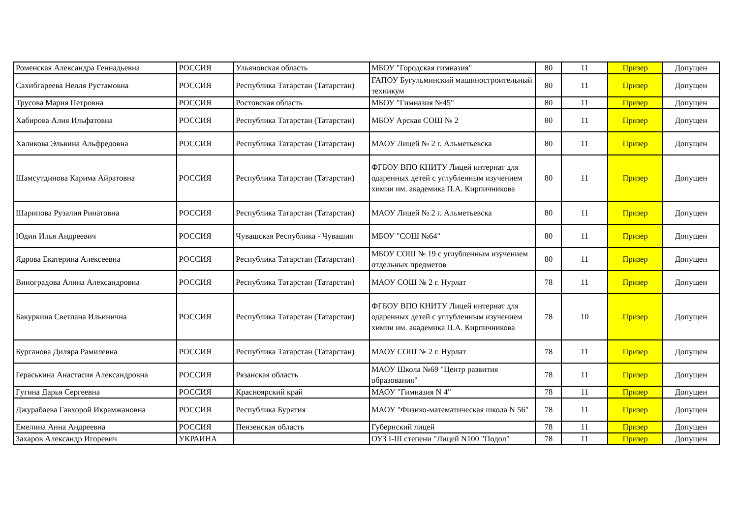| Роменская Александра Геннадьевна | РОССИЯ | Ульяновская область | МБОУ "Городская гимназия" | 80 | 11 | Призер | Допущен |
| Сахибгареева Нелля Рустамовна | РОССИЯ | Республика Татарстан (Татарстан) | ГАПОУ Бугульминский машиностроительный техникум | 80 | 11 | Призер | Допущен |
| Трусова Мария Петровна | РОССИЯ | Ростовская область | МБОУ "Гимназия №45" | 80 | 11 | Призер | Допущен |
| Хабирова Алия Ильфатовна | РОССИЯ | Республика Татарстан (Татарстан) | МБОУ Арская СОШ № 2 | 80 | 11 | Призер | Допущен |
| Халикова Эльвина Альфредовна | РОССИЯ | Республика Татарстан (Татарстан) | МАОУ Лицей № 2 г. Альметьевска | 80 | 11 | Призер | Допущен |
| Шамсутдинова Карима Айратовна | РОССИЯ | Республика Татарстан (Татарстан) | ФГБОУ ВПО КНИТУ Лицей интернат для одаренных детей с углубленным изучением химии им. академика П.А. Кирпичникова | 80 | 11 | Призер | Допущен |
| Шарипова Рузалия Ринатовна | РОССИЯ | Республика Татарстан (Татарстан) | МАОУ Лицей № 2 г. Альметьевска | 80 | 11 | Призер | Допущен |
| Юдин Илья Андреевич | РОССИЯ | Чувашская Республика - Чувашия | МБОУ "СОШ №64" | 80 | 11 | Призер | Допущен |
| Ядрова Екатерина Алексеевна | РОССИЯ | Республика Татарстан (Татарстан) | МБОУ СОШ № 19 с углубленным изучением отдельных предметов | 80 | 11 | Призер | Допущен |
| Виноградова Алина Александровна | РОССИЯ | Республика Татарстан (Татарстан) | МАОУ СОШ № 2 г. Нурлат | 78 | 11 | Призер | Допущен |
| Бакуркина Светлана Ильинична | РОССИЯ | Республика Татарстан (Татарстан) | ФГБОУ ВПО КНИТУ Лицей интернат для одаренных детей с углубленным изучением химии им. академика П.А. Кирпичникова | 78 | 10 | Призер | Допущен |
| Бурганова Диляра Рамилевна | РОССИЯ | Республика Татарстан (Татарстан) | МАОУ СОШ № 2 г. Нурлат | 78 | 11 | Призер | Допущен |
| Гераськина Анастасия Александровна | РОССИЯ | Рязанская область | МАОУ Школа №69 "Центр развития образования" | 78 | 11 | Призер | Допущен |
| Гугина Дарья Сергеевна | РОССИЯ | Красноярский край | МАОУ "Гимназия N 4" | 78 | 11 | Призер | Допущен |
| Джурабаева Гавхорой Икрамжановна | РОССИЯ | Республика Бурятия | МАОУ "Физико-математическая школа N 56" | 78 | 11 | Призер | Допущен |
| Емелина Анна Андреевна | РОССИЯ | Пензенская область | Губернский лицей | 78 | 11 | Призер | Допущен |
| Захаров Александр Игоревич | УКРАИНА | | ОУЗ I-III степени "Лицей N100 "Подол" | 78 | 11 | Призер | Допущен |